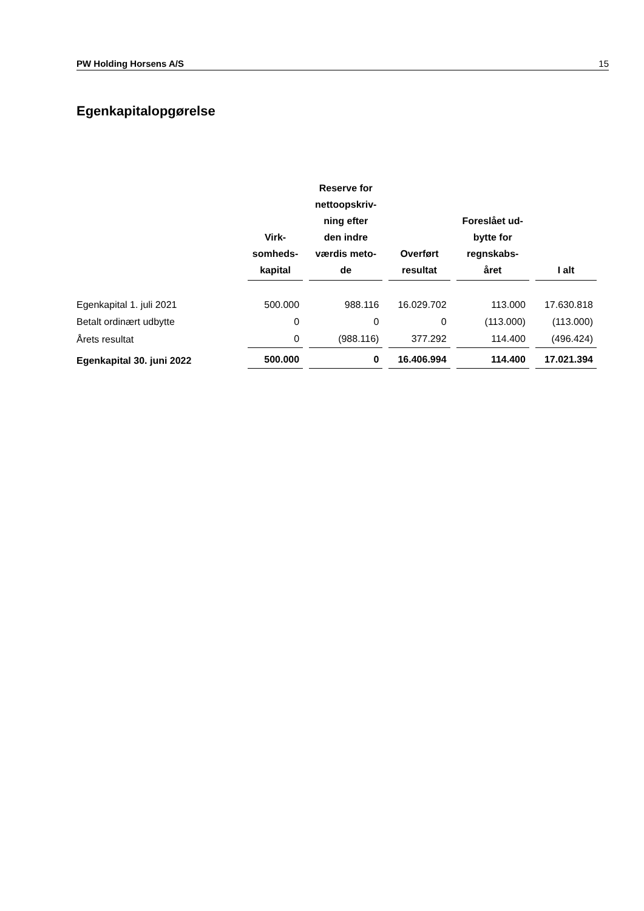PW Holding Horsens A/S 15
Egenkapitalopgørelse
| | Virk- somheds- kapital | Reserve for nettoopskriv- ning efter den indre værdis meto- de | Overført resultat | Foreslået ud- bytte for regnskabs- året | I alt |
| --- | --- | --- | --- | --- | --- |
| Egenkapital 1. juli 2021 | 500.000 | 988.116 | 16.029.702 | 113.000 | 17.630.818 |
| Betalt ordinært udbytte | 0 | 0 | 0 | (113.000) | (113.000) |
| Årets resultat | 0 | (988.116) | 377.292 | 114.400 | (496.424) |
| Egenkapital 30. juni 2022 | 500.000 | 0 | 16.406.994 | 114.400 | 17.021.394 |